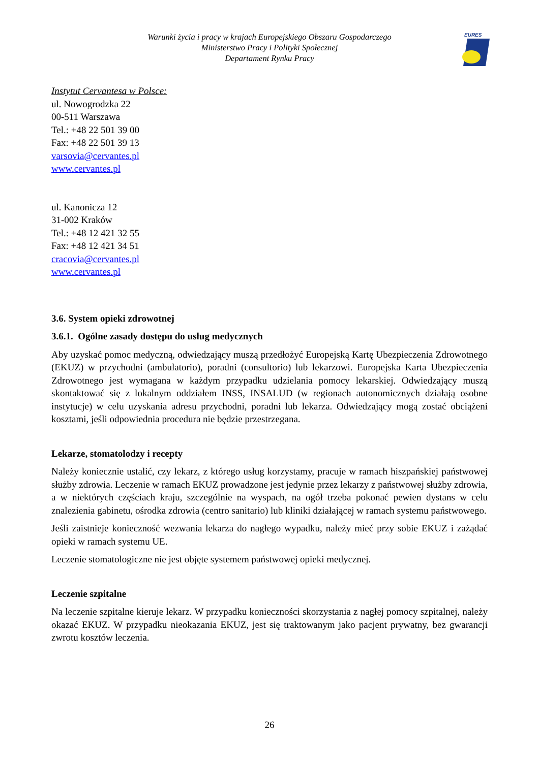Warunki życia i pracy w krajach Europejskiego Obszaru Gospodarczego
Ministerstwo Pracy i Polityki Społecznej
Departament Rynku Pracy
EURES
Instytut Cervantesa w Polsce:
ul. Nowogrodzka 22
00-511 Warszawa
Tel.: +48 22 501 39 00
Fax: +48 22 501 39 13
varsovia@cervantes.pl
www.cervantes.pl
ul. Kanonicza 12
31-002 Kraków
Tel.: +48 12 421 32 55
Fax: +48 12 421 34 51
cracovia@cervantes.pl
www.cervantes.pl
3.6. System opieki zdrowotnej
3.6.1. Ogólne zasady dostępu do usług medycznych
Aby uzyskać pomoc medyczną, odwiedzający muszą przedłożyć Europejską Kartę Ubezpieczenia Zdrowotnego (EKUZ) w przychodni (ambulatorio), poradni (consultorio) lub lekarzowi. Europejska Karta Ubezpieczenia Zdrowotnego jest wymagana w każdym przypadku udzielania pomocy lekarskiej. Odwiedzający muszą skontaktować się z lokalnym oddziałem INSS, INSALUD (w regionach autonomicznych działają osobne instytucje) w celu uzyskania adresu przychodni, poradni lub lekarza. Odwiedzający mogą zostać obciążeni kosztami, jeśli odpowiednia procedura nie będzie przestrzegana.
Lekarze, stomatolodzy i recepty
Należy koniecznie ustalić, czy lekarz, z którego usług korzystamy, pracuje w ramach hiszpańskiej państwowej służby zdrowia. Leczenie w ramach EKUZ prowadzone jest jedynie przez lekarzy z państwowej służby zdrowia, a w niektórych częściach kraju, szczególnie na wyspach, na ogół trzeba pokonać pewien dystans w celu znalezienia gabinetu, ośrodka zdrowia (centro sanitario) lub kliniki działającej w ramach systemu państwowego.
Jeśli zaistnieje konieczność wezwania lekarza do nagłego wypadku, należy mieć przy sobie EKUZ i zażądać opieki w ramach systemu UE.
Leczenie stomatologiczne nie jest objęte systemem państwowej opieki medycznej.
Leczenie szpitalne
Na leczenie szpitalne kieruje lekarz. W przypadku konieczności skorzystania z nagłej pomocy szpitalnej, należy okazać EKUZ. W przypadku nieokazania EKUZ, jest się traktowanym jako pacjent prywatny, bez gwarancji zwrotu kosztów leczenia.
26